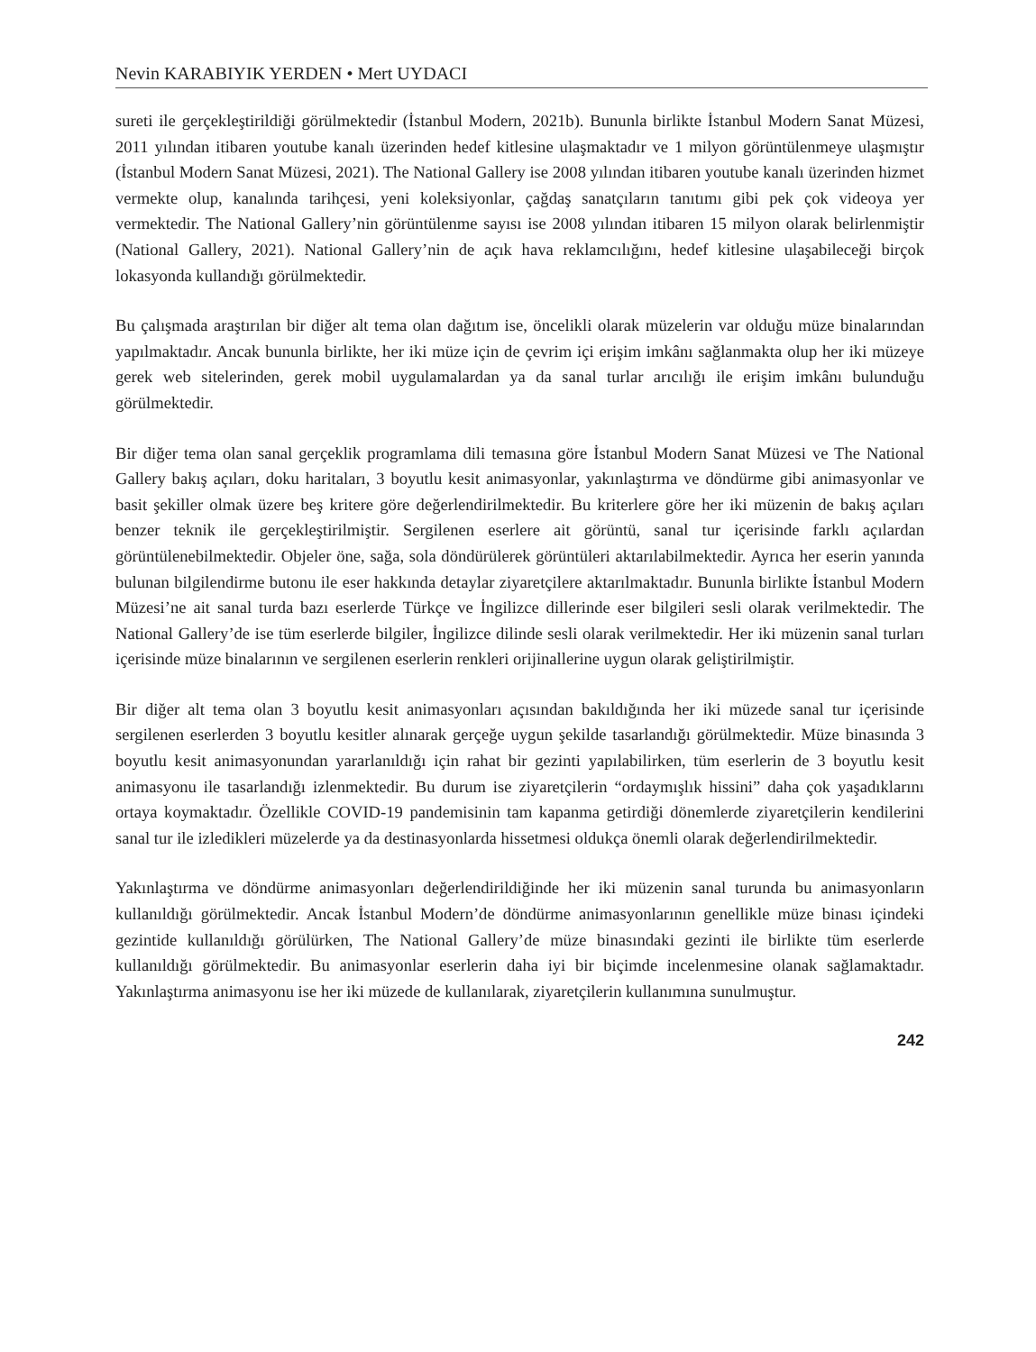Nevin KARABIYIK YERDEN • Mert UYDACI
sureti ile gerçekleştirildiği görülmektedir (İstanbul Modern, 2021b). Bununla birlikte İstanbul Modern Sanat Müzesi, 2011 yılından itibaren youtube kanalı üzerinden hedef kitlesine ulaşmaktadır ve 1 milyon görüntülenmeye ulaşmıştır (İstanbul Modern Sanat Müzesi, 2021). The National Gallery ise 2008 yılından itibaren youtube kanalı üzerinden hizmet vermekte olup, kanalında tarihçesi, yeni koleksiyonlar, çağdaş sanatçıların tanıtımı gibi pek çok videoya yer vermektedir. The National Gallery’nin görüntülenme sayısı ise 2008 yılından itibaren 15 milyon olarak belirlenmiştir (National Gallery, 2021). National Gallery’nin de açık hava reklamcılığını, hedef kitlesine ulaşabileceği birçok lokasyonda kullandığı görülmektedir.
Bu çalışmada araştırılan bir diğer alt tema olan dağıtım ise, öncelikli olarak müzelerin var olduğu müze binalarından yapılmaktadır. Ancak bununla birlikte, her iki müze için de çevrim içi erişim imkânı sağlanmakta olup her iki müzeye gerek web sitelerinden, gerek mobil uygulamalardan ya da sanal turlar arıcılığı ile erişim imkânı bulunduğu görülmektedir.
Bir diğer tema olan sanal gerçeklik programlama dili temasına göre İstanbul Modern Sanat Müzesi ve The National Gallery bakış açıları, doku haritaları, 3 boyutlu kesit animasyonlar, yakınlaştırma ve döndürme gibi animasyonlar ve basit şekiller olmak üzere beş kritere göre değerlendirilmektedir. Bu kriterlere göre her iki müzenin de bakış açıları benzer teknik ile gerçekleştirilmiştir. Sergilenen eserlere ait görüntü, sanal tur içerisinde farklı açılardan görüntülenebilmektedir. Objeler öne, sağa, sola döndürülerek görüntüleri aktarılabilmektedir. Ayrıca her eserin yanında bulunan bilgilendirme butonu ile eser hakkında detaylar ziyaretçilere aktarılmaktadır. Bununla birlikte İstanbul Modern Müzesi’ne ait sanal turda bazı eserlerde Türkçe ve İngilizce dillerinde eser bilgileri sesli olarak verilmektedir. The National Gallery’de ise tüm eserlerde bilgiler, İngilizce dilinde sesli olarak verilmektedir. Her iki müzenin sanal turları içerisinde müze binalarının ve sergilenen eserlerin renkleri orijinallerine uygun olarak geliştirilmiştir.
Bir diğer alt tema olan 3 boyutlu kesit animasyonları açısından bakıldığında her iki müzede sanal tur içerisinde sergilenen eserlerden 3 boyutlu kesitler alınarak gerçeğe uygun şekilde tasarlandığı görülmektedir. Müze binasında 3 boyutlu kesit animasyonundan yararlanıldığı için rahat bir gezinti yapılabilirken, tüm eserlerin de 3 boyutlu kesit animasyonu ile tasarlandığı izlenmektedir. Bu durum ise ziyaretçilerin “ordaymışlık hissini” daha çok yaşadıklarını ortaya koymaktadır. Özellikle COVID-19 pandemisinin tam kapanma getirdiği dönemlerde ziyaretçilerin kendilerini sanal tur ile izledikleri müzelerde ya da destinasyonlarda hissetmesi oldukça önemli olarak değerlendirilmektedir.
Yakınlaştırma ve döndürme animasyonları değerlendirildiğinde her iki müzenin sanal turunda bu animasyonların kullanıldığı görülmektedir. Ancak İstanbul Modern’de döndürme animasyonlarının genellikle müze binası içindeki gezintide kullanıldığı görülürken, The National Gallery’de müze binasındaki gezinti ile birlikte tüm eserlerde kullanıldığı görülmektedir. Bu animasyonlar eserlerin daha iyi bir biçimde incelenmesine olanak sağlamaktadır. Yakınlaştırma animasyonu ise her iki müzede de kullanılarak, ziyaretçilerin kullanımına sunulmuştur.
242